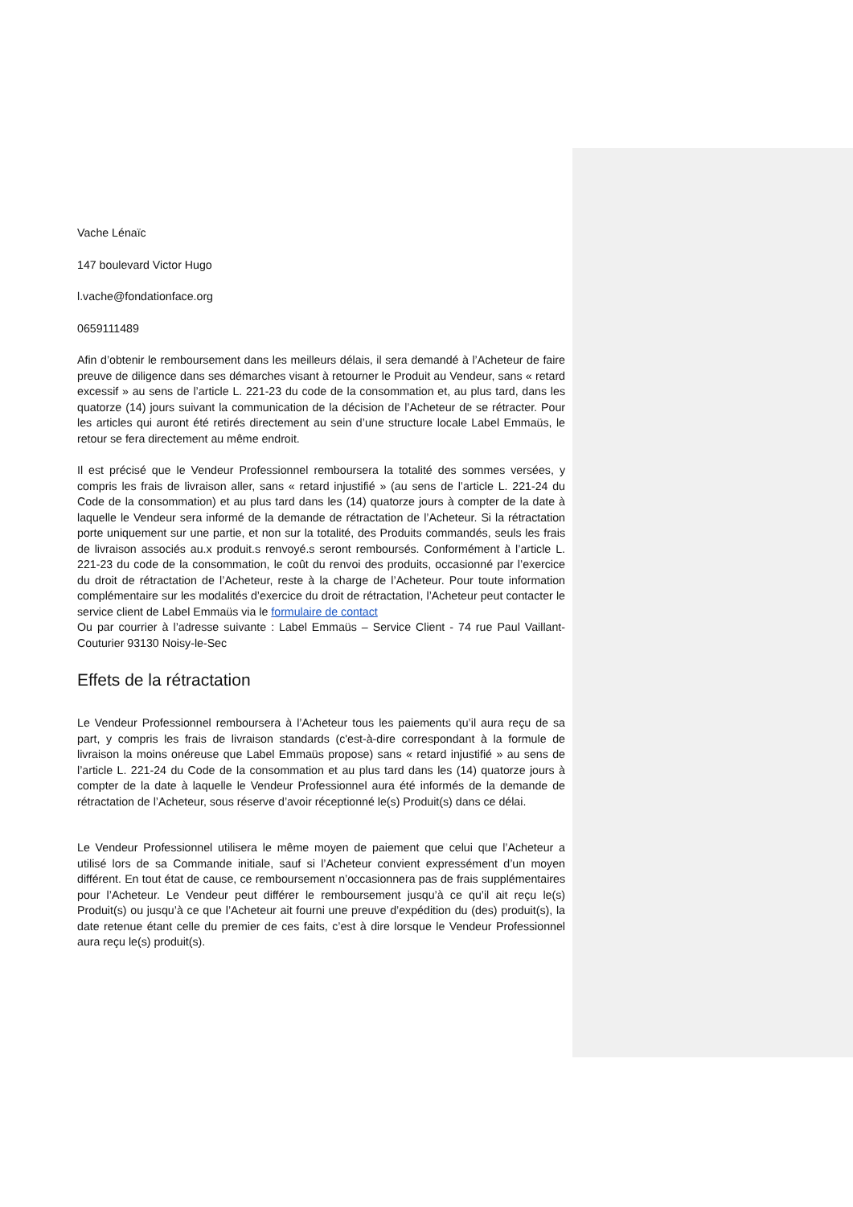Vache Lénaïc
147 boulevard Victor Hugo
l.vache@fondationface.org
0659111489
Afin d’obtenir le remboursement dans les meilleurs délais, il sera demandé à l’Acheteur de faire preuve de diligence dans ses démarches visant à retourner le Produit au Vendeur, sans « retard excessif » au sens de l’article L. 221-23 du code de la consommation et, au plus tard, dans les quatorze (14) jours suivant la communication de la décision de l’Acheteur de se rétracter. Pour les articles qui auront été retirés directement au sein d’une structure locale Label Emmaüs, le retour se fera directement au même endroit.
Il est précisé que le Vendeur Professionnel remboursera la totalité des sommes versées, y compris les frais de livraison aller, sans « retard injustifié » (au sens de l’article L. 221-24 du Code de la consommation) et au plus tard dans les (14) quatorze jours à compter de la date à laquelle le Vendeur sera informé de la demande de rétractation de l’Acheteur. Si la rétractation porte uniquement sur une partie, et non sur la totalité, des Produits commandés, seuls les frais de livraison associés au.x produit.s renvoyé.s seront remboursés. Conformément à l’article L. 221-23 du code de la consommation, le coût du renvoi des produits, occasionné par l’exercice du droit de rétractation de l’Acheteur, reste à la charge de l’Acheteur. Pour toute information complémentaire sur les modalités d’exercice du droit de rétractation, l’Acheteur peut contacter le service client de Label Emmaüs via le formulaire de contact
Ou par courrier à l’adresse suivante : Label Emmaüs – Service Client - 74 rue Paul Vaillant-Couturier 93130 Noisy-le-Sec
Effets de la rétractation
Le Vendeur Professionnel remboursera à l’Acheteur tous les paiements qu’il aura reçu de sa part, y compris les frais de livraison standards (c'est-à-dire correspondant à la formule de livraison la moins onéreuse que Label Emmaüs propose) sans « retard injustifié » au sens de l’article L. 221-24 du Code de la consommation et au plus tard dans les (14) quatorze jours à compter de la date à laquelle le Vendeur Professionnel aura été informés de la demande de rétractation de l’Acheteur, sous réserve d’avoir réceptionné le(s) Produit(s) dans ce délai.
Le Vendeur Professionnel utilisera le même moyen de paiement que celui que l’Acheteur a utilisé lors de sa Commande initiale, sauf si l’Acheteur convient expressément d’un moyen différent. En tout état de cause, ce remboursement n’occasionnera pas de frais supplémentaires pour l’Acheteur. Le Vendeur peut différer le remboursement jusqu’à ce qu’il ait reçu le(s) Produit(s) ou jusqu’à ce que l’Acheteur ait fourni une preuve d’expédition du (des) produit(s), la date retenue étant celle du premier de ces faits, c’est à dire lorsque le Vendeur Professionnel aura reçu le(s) produit(s).